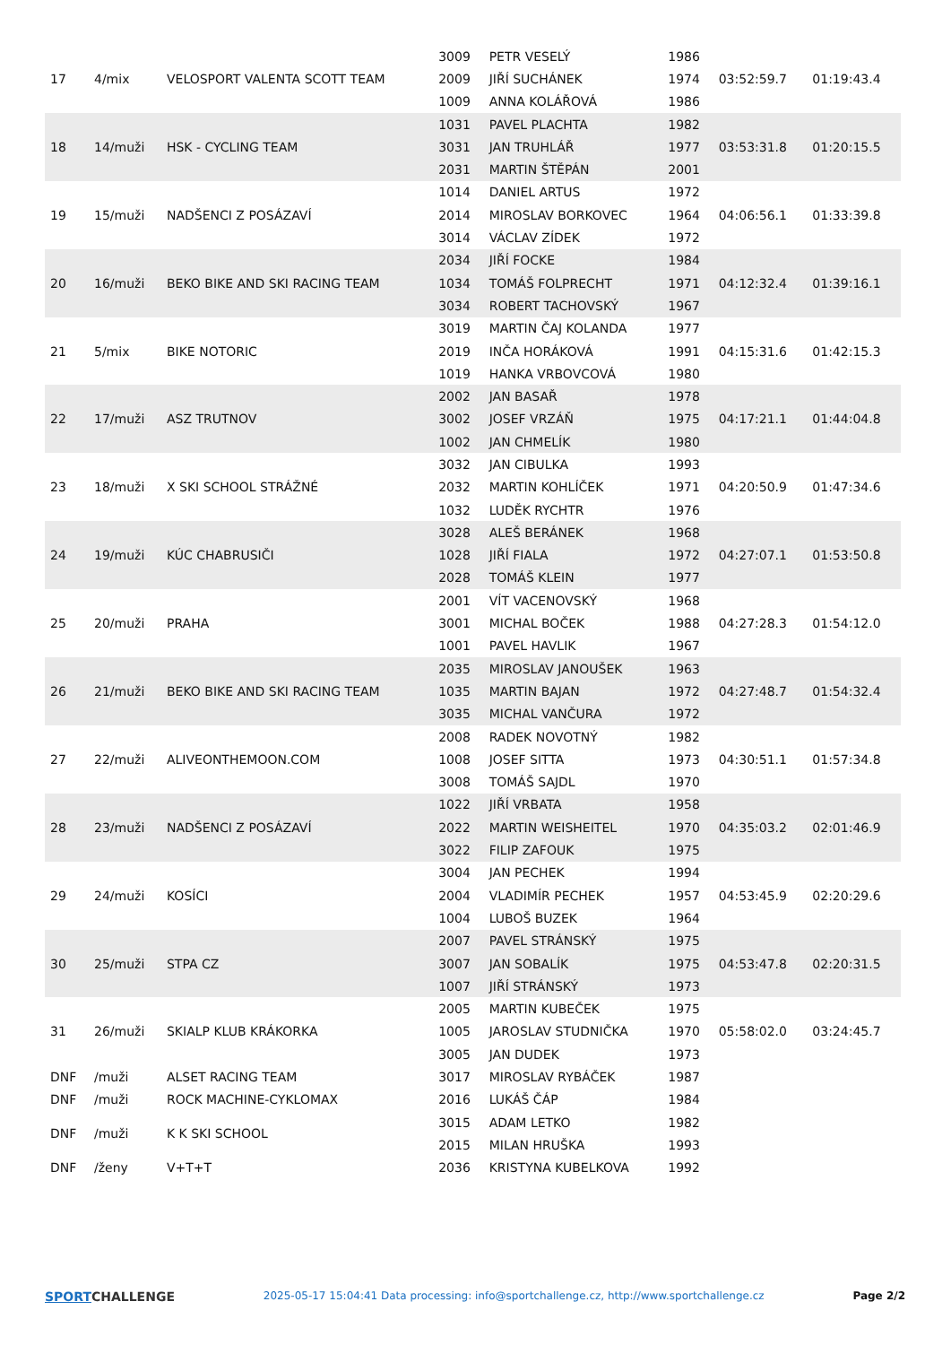| 17 | 4/mix | VELOSPORT VALENTA SCOTT TEAM | 3009 | PETR VESELÝ | 1986 | 03:52:59.7 | 01:19:43.4 |
| | | | 2009 | JIŘÍ SUCHÁNEK | 1974 | | |
| | | | 1009 | ANNA KOLÁŘOVÁ | 1986 | | |
| 18 | 14/muži | HSK - CYCLING TEAM | 1031 | PAVEL PLACHTA | 1982 | 03:53:31.8 | 01:20:15.5 |
| | | | 3031 | JAN TRUHLÁŘ | 1977 | | |
| | | | 2031 | MARTIN ŠTĚPÁN | 2001 | | |
| 19 | 15/muži | NADŠENCI Z POSÁZAVÍ | 1014 | DANIEL ARTUS | 1972 | 04:06:56.1 | 01:33:39.8 |
| | | | 2014 | MIROSLAV BORKOVEC | 1964 | | |
| | | | 3014 | VÁCLAV ZÍDEK | 1972 | | |
| 20 | 16/muži | BEKO BIKE AND SKI RACING TEAM | 2034 | JIŘÍ FOCKE | 1984 | 04:12:32.4 | 01:39:16.1 |
| | | | 1034 | TOMÁŠ FOLPRECHT | 1971 | | |
| | | | 3034 | ROBERT TACHOVSKÝ | 1967 | | |
| 21 | 5/mix | BIKE NOTORIC | 3019 | MARTIN ČAJ KOLANDA | 1977 | 04:15:31.6 | 01:42:15.3 |
| | | | 2019 | INČA HORÁKOVÁ | 1991 | | |
| | | | 1019 | HANKA VRBOVCOVÁ | 1980 | | |
| 22 | 17/muži | ASZ TRUTNOV | 2002 | JAN BASAŘ | 1978 | 04:17:21.1 | 01:44:04.8 |
| | | | 3002 | JOSEF VRZÁŇ | 1975 | | |
| | | | 1002 | JAN CHMELÍK | 1980 | | |
| 23 | 18/muži | X SKI SCHOOL STRÁŽNÉ | 3032 | JAN CIBULKA | 1993 | 04:20:50.9 | 01:47:34.6 |
| | | | 2032 | MARTIN KOHLÍČEK | 1971 | | |
| | | | 1032 | LUDĚK RYCHTR | 1976 | | |
| 24 | 19/muži | KÚC CHABRUSIČI | 3028 | ALEŠ BERÁNEK | 1968 | 04:27:07.1 | 01:53:50.8 |
| | | | 1028 | JIŘÍ FIALA | 1972 | | |
| | | | 2028 | TOMÁŠ KLEIN | 1977 | | |
| 25 | 20/muži | PRAHA | 2001 | VÍT VACENOVSKÝ | 1968 | 04:27:28.3 | 01:54:12.0 |
| | | | 3001 | MICHAL BOČEK | 1988 | | |
| | | | 1001 | PAVEL HAVLIK | 1967 | | |
| 26 | 21/muži | BEKO BIKE AND SKI RACING TEAM | 2035 | MIROSLAV JANOUŠEK | 1963 | 04:27:48.7 | 01:54:32.4 |
| | | | 1035 | MARTIN BAJAN | 1972 | | |
| | | | 3035 | MICHAL VANČURA | 1972 | | |
| 27 | 22/muži | ALIVEONTHEMOON.COM | 2008 | RADEK NOVOTNÝ | 1982 | 04:30:51.1 | 01:57:34.8 |
| | | | 1008 | JOSEF SITTA | 1973 | | |
| | | | 3008 | TOMÁŠ SAJDL | 1970 | | |
| 28 | 23/muži | NADŠENCI Z POSÁZAVÍ | 1022 | JIŘÍ VRBATA | 1958 | 04:35:03.2 | 02:01:46.9 |
| | | | 2022 | MARTIN WEISHEITEL | 1970 | | |
| | | | 3022 | FILIP ZAFOUK | 1975 | | |
| 29 | 24/muži | KOSÍCI | 3004 | JAN PECHEK | 1994 | 04:53:45.9 | 02:20:29.6 |
| | | | 2004 | VLADIMÍR PECHEK | 1957 | | |
| | | | 1004 | LUBOŠ BUZEK | 1964 | | |
| 30 | 25/muži | STPA CZ | 2007 | PAVEL STRÁNSKÝ | 1975 | 04:53:47.8 | 02:20:31.5 |
| | | | 3007 | JAN SOBALÍK | 1975 | | |
| | | | 1007 | JIŘÍ STRÁNSKÝ | 1973 | | |
| 31 | 26/muži | SKIALP KLUB KRÁKORKA | 2005 | MARTIN KUBEČEK | 1975 | 05:58:02.0 | 03:24:45.7 |
| | | | 1005 | JAROSLAV STUDNIČKA | 1970 | | |
| | | | 3005 | JAN DUDEK | 1973 | | |
| DNF | /muži | ALSET RACING TEAM | 3017 | MIROSLAV RYBÁČEK | 1987 | | |
| DNF | /muži | ROCK MACHINE-CYKLOMAX | 2016 | LUKÁŠ ČÁP | 1984 | | |
| DNF | /muži | K K SKI SCHOOL | 3015 | ADAM LETKO | 1982 | | |
| | | | 2015 | MILAN HRUŠKA | 1993 | | |
| DNF | /ženy | V+T+T | 2036 | KRISTYNA KUBELKOVA | 1992 | | |
SPORTCHALLENGE
2025-05-17 15:04:41 Data processing: info@sportchallenge.cz, http://www.sportchallenge.cz
Page 2/2